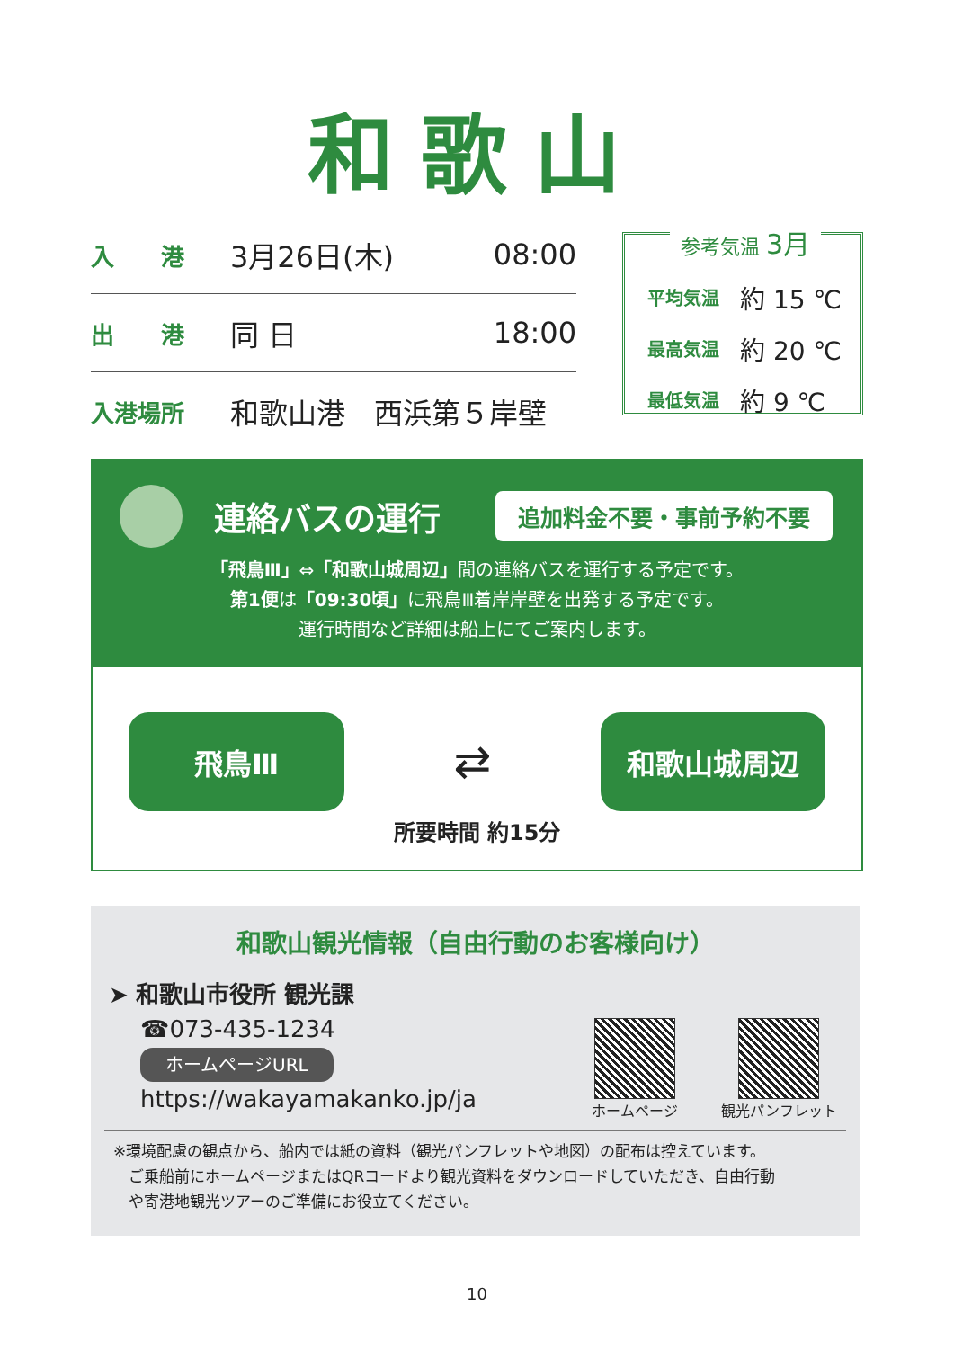和歌山
| 入 港 | 3月26日(木) | 08:00 |
| 出 港 | 同 日 | 18:00 |
| 入港場所 | 和歌山港 西浜第５岸壁 | |
参考気温 3月
| 平均気温 | 約 15 ℃ |
| 最高気温 | 約 20 ℃ |
| 最低気温 | 約 9 ℃ |
連絡バスの運行
追加料金不要・事前予約不要
「飛鳥Ⅲ」⇔「和歌山城周辺」間の連絡バスを運行する予定です。
第1便は「09:30頃」に飛鳥Ⅲ着岸岸壁を出発する予定です。
運行時間など詳細は船上にてご案内します。
飛鳥Ⅲ
⇄
和歌山城周辺
所要時間 約15分
和歌山観光情報（自由行動のお客様向け）
➤ 和歌山市役所 観光課
☎073-435-1234
ホームページURL
https://wakayamakanko.jp/ja
ホームページ 観光パンフレット
※環境配慮の観点から、船内では紙の資料（観光パンフレットや地図）の配布は控えています。
　ご乗船前にホームページまたはQRコードより観光資料をダウンロードしていただき、自由行動
　や寄港地観光ツアーのご準備にお役立てください。
10